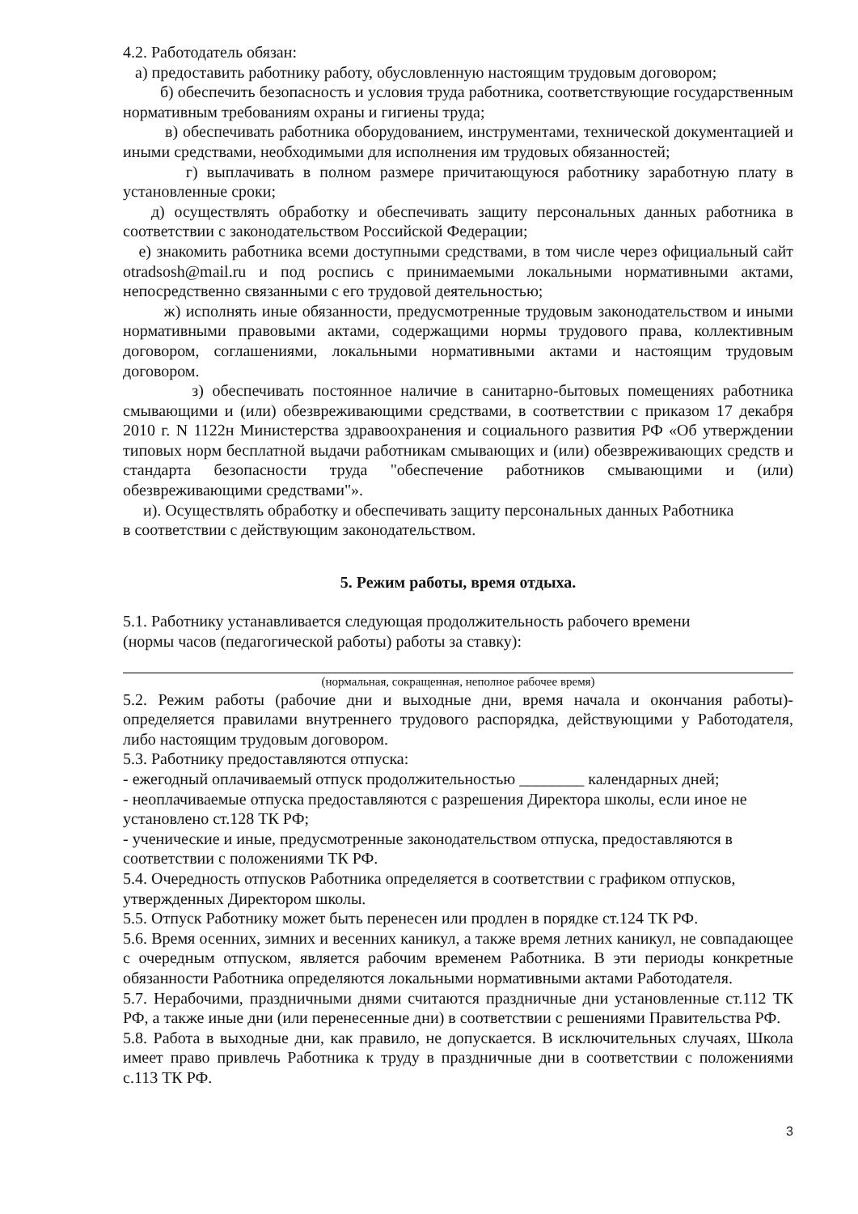4.2. Работодатель обязан:
а) предоставить работнику работу, обусловленную настоящим трудовым договором;
б) обеспечить безопасность и условия труда работника, соответствующие государственным нормативным требованиям охраны и гигиены труда;
в) обеспечивать работника оборудованием, инструментами, технической документацией и иными средствами, необходимыми для исполнения им трудовых обязанностей;
г) выплачивать в полном размере причитающуюся работнику заработную плату в установленные сроки;
д) осуществлять обработку и обеспечивать защиту персональных данных работника в соответствии с законодательством Российской Федерации;
е) знакомить работника всеми доступными средствами, в том числе через официальный сайт otradsosh@mail.ru и под роспись с принимаемыми локальными нормативными актами, непосредственно связанными с его трудовой деятельностью;
ж) исполнять иные обязанности, предусмотренные трудовым законодательством и иными нормативными правовыми актами, содержащими нормы трудового права, коллективным договором, соглашениями, локальными нормативными актами и настоящим трудовым договором.
з) обеспечивать постоянное наличие в санитарно-бытовых помещениях работника смывающими и (или) обезвреживающими средствами, в соответствии с приказом 17 декабря 2010 г. N 1122н Министерства здравоохранения и социального развития РФ «Об утверждении типовых норм бесплатной выдачи работникам смывающих и (или) обезвреживающих средств и стандарта безопасности труда "обеспечение работников смывающими и (или) обезвреживающими средствами"».
и). Осуществлять обработку и обеспечивать защиту персональных данных Работника
в соответствии с действующим законодательством.
5. Режим работы, время отдыха.
5.1. Работнику устанавливается следующая продолжительность рабочего времени
(нормы часов (педагогической работы) работы за ставку):
(нормальная, сокращенная, неполное рабочее время)
5.2. Режим работы (рабочие дни и выходные дни, время начала и окончания работы)- определяется правилами внутреннего трудового распорядка, действующими у Работодателя, либо настоящим трудовым договором.
5.3. Работнику предоставляются отпуска:
- ежегодный оплачиваемый отпуск продолжительностью ________ календарных дней;
- неоплачиваемые отпуска предоставляются с разрешения Директора школы, если иное не установлено ст.128 ТК РФ;
- ученические и иные, предусмотренные законодательством отпуска, предоставляются в соответствии с положениями ТК РФ.
5.4. Очередность отпусков Работника определяется в соответствии с графиком отпусков, утвержденных Директором школы.
5.5. Отпуск Работнику может быть перенесен или продлен в порядке ст.124 ТК РФ.
5.6. Время осенних, зимних и весенних каникул, а также время летних каникул, не совпадающее с очередным отпуском, является рабочим временем Работника. В эти периоды конкретные обязанности Работника определяются локальными нормативными актами Работодателя.
5.7. Нерабочими, праздничными днями считаются праздничные дни установленные ст.112 ТК РФ, а также иные дни (или перенесенные дни) в соответствии с решениями Правительства РФ.
5.8. Работа в выходные дни, как правило, не допускается. В исключительных случаях, Школа имеет право привлечь Работника к труду в праздничные дни в соответствии с положениями с.113 ТК РФ.
3